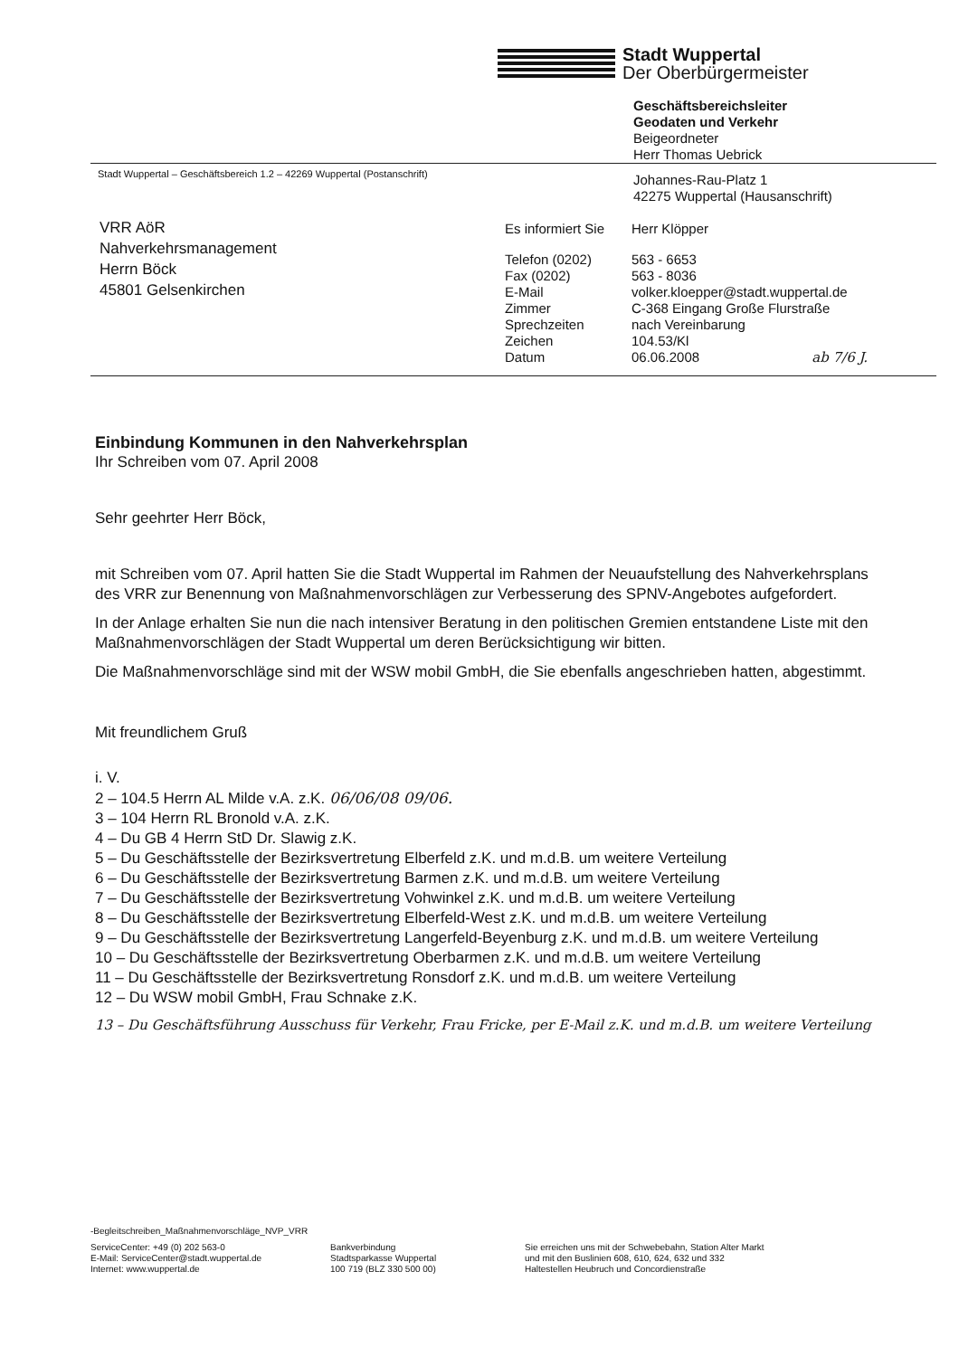Stadt Wuppertal
Der Oberbürgermeister
Geschäftsbereichsleiter
Geodaten und Verkehr
Beigeordneter
Herr Thomas Uebrick
Stadt Wuppertal – Geschäftsbereich 1.2 – 42269 Wuppertal (Postanschrift)
Johannes-Rau-Platz 1
42275 Wuppertal (Hausanschrift)
VRR AöR
Nahverkehrsmanagement
Herrn Böck
45801 Gelsenkirchen
Es informiert Sie
Herr Klöpper
Telefon (0202)
563 - 6653
Fax (0202)
563 - 8036
E-Mail
volker.kloepper@stadt.wuppertal.de
Zimmer
C-368 Eingang Große Flurstraße
Sprechzeiten
nach Vereinbarung
Zeichen
104.53/Kl
Datum
06.06.2008 ab 7/6 J.
Einbindung Kommunen in den Nahverkehrsplan
Ihr Schreiben vom 07. April 2008
Sehr geehrter Herr Böck,
mit Schreiben vom 07. April hatten Sie die Stadt Wuppertal im Rahmen der Neuaufstellung des Nahverkehrsplans des VRR zur Benennung von Maßnahmenvorschlägen zur Verbesserung des SPNV-Angebotes aufgefordert.
In der Anlage erhalten Sie nun die nach intensiver Beratung in den politischen Gremien entstandene Liste mit den Maßnahmenvorschlägen der Stadt Wuppertal um deren Berücksichtigung wir bitten.
Die Maßnahmenvorschläge sind mit der WSW mobil GmbH, die Sie ebenfalls angeschrieben hatten, abgestimmt.
Mit freundlichem Gruß
i. V.
2 – 104.5 Herrn AL Milde v.A. z.K. 06/06/08 09/06.
3 – 104 Herrn RL Bronold v.A. z.K.
4 – Du GB 4 Herrn StD Dr. Slawig z.K.
5 – Du Geschäftsstelle der Bezirksvertretung Elberfeld z.K. und m.d.B. um weitere Verteilung
6 – Du Geschäftsstelle der Bezirksvertretung Barmen z.K. und m.d.B. um weitere Verteilung
7 – Du Geschäftsstelle der Bezirksvertretung Vohwinkel z.K. und m.d.B. um weitere Verteilung
8 – Du Geschäftsstelle der Bezirksvertretung Elberfeld-West z.K. und m.d.B. um weitere Verteilung
9 – Du Geschäftsstelle der Bezirksvertretung Langerfeld-Beyenburg z.K. und m.d.B. um weitere Verteilung
10 – Du Geschäftsstelle der Bezirksvertretung Oberbarmen z.K. und m.d.B. um weitere Verteilung
11 – Du Geschäftsstelle der Bezirksvertretung Ronsdorf z.K. und m.d.B. um weitere Verteilung
12 – Du WSW mobil GmbH, Frau Schnake z.K.
13 – Du Geschäftsführung Ausschuss für Verkehr, Frau Fricke, per E-Mail z.K. und m.d.B. um weitere Verteilung
-Begleitschreiben_Maßnahmenvorschläge_NVP_VRR
ServiceCenter: +49 (0) 202 563-0
E-Mail: ServiceCenter@stadt.wuppertal.de
Internet: www.wuppertal.de
Bankverbindung
Stadtsparkasse Wuppertal
100 719 (BLZ 330 500 00)
Sie erreichen uns mit der Schwebebahn, Station Alter Markt
und mit den Buslinien 608, 610, 624, 632 und 332
Haltestellen Heubruch und Concordienstraße